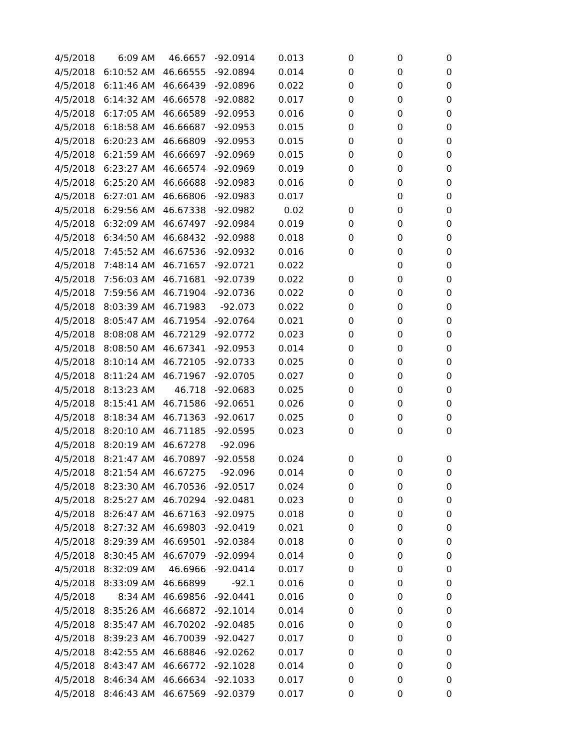| 4/5/2018 | 6:09 AM | 46.6657 | -92.0914 | 0.013 | 0 | 0 | 0 |
| 4/5/2018 | 6:10:52 AM | 46.66555 | -92.0894 | 0.014 | 0 | 0 | 0 |
| 4/5/2018 | 6:11:46 AM | 46.66439 | -92.0896 | 0.022 | 0 | 0 | 0 |
| 4/5/2018 | 6:14:32 AM | 46.66578 | -92.0882 | 0.017 | 0 | 0 | 0 |
| 4/5/2018 | 6:17:05 AM | 46.66589 | -92.0953 | 0.016 | 0 | 0 | 0 |
| 4/5/2018 | 6:18:58 AM | 46.66687 | -92.0953 | 0.015 | 0 | 0 | 0 |
| 4/5/2018 | 6:20:23 AM | 46.66809 | -92.0953 | 0.015 | 0 | 0 | 0 |
| 4/5/2018 | 6:21:59 AM | 46.66697 | -92.0969 | 0.015 | 0 | 0 | 0 |
| 4/5/2018 | 6:23:27 AM | 46.66574 | -92.0969 | 0.019 | 0 | 0 | 0 |
| 4/5/2018 | 6:25:20 AM | 46.66688 | -92.0983 | 0.016 | 0 | 0 | 0 |
| 4/5/2018 | 6:27:01 AM | 46.66806 | -92.0983 | 0.017 | | 0 | 0 |
| 4/5/2018 | 6:29:56 AM | 46.67338 | -92.0982 | 0.02 | 0 | 0 | 0 |
| 4/5/2018 | 6:32:09 AM | 46.67497 | -92.0984 | 0.019 | 0 | 0 | 0 |
| 4/5/2018 | 6:34:50 AM | 46.68432 | -92.0988 | 0.018 | 0 | 0 | 0 |
| 4/5/2018 | 7:45:52 AM | 46.67536 | -92.0932 | 0.016 | 0 | 0 | 0 |
| 4/5/2018 | 7:48:14 AM | 46.71657 | -92.0721 | 0.022 | | 0 | 0 |
| 4/5/2018 | 7:56:03 AM | 46.71681 | -92.0739 | 0.022 | 0 | 0 | 0 |
| 4/5/2018 | 7:59:56 AM | 46.71904 | -92.0736 | 0.022 | 0 | 0 | 0 |
| 4/5/2018 | 8:03:39 AM | 46.71983 | -92.073 | 0.022 | 0 | 0 | 0 |
| 4/5/2018 | 8:05:47 AM | 46.71954 | -92.0764 | 0.021 | 0 | 0 | 0 |
| 4/5/2018 | 8:08:08 AM | 46.72129 | -92.0772 | 0.023 | 0 | 0 | 0 |
| 4/5/2018 | 8:08:50 AM | 46.67341 | -92.0953 | 0.014 | 0 | 0 | 0 |
| 4/5/2018 | 8:10:14 AM | 46.72105 | -92.0733 | 0.025 | 0 | 0 | 0 |
| 4/5/2018 | 8:11:24 AM | 46.71967 | -92.0705 | 0.027 | 0 | 0 | 0 |
| 4/5/2018 | 8:13:23 AM | 46.718 | -92.0683 | 0.025 | 0 | 0 | 0 |
| 4/5/2018 | 8:15:41 AM | 46.71586 | -92.0651 | 0.026 | 0 | 0 | 0 |
| 4/5/2018 | 8:18:34 AM | 46.71363 | -92.0617 | 0.025 | 0 | 0 | 0 |
| 4/5/2018 | 8:20:10 AM | 46.71185 | -92.0595 | 0.023 | 0 | 0 | 0 |
| 4/5/2018 | 8:20:19 AM | 46.67278 | -92.096 | | | | |
| 4/5/2018 | 8:21:47 AM | 46.70897 | -92.0558 | 0.024 | 0 | 0 | 0 |
| 4/5/2018 | 8:21:54 AM | 46.67275 | -92.096 | 0.014 | 0 | 0 | 0 |
| 4/5/2018 | 8:23:30 AM | 46.70536 | -92.0517 | 0.024 | 0 | 0 | 0 |
| 4/5/2018 | 8:25:27 AM | 46.70294 | -92.0481 | 0.023 | 0 | 0 | 0 |
| 4/5/2018 | 8:26:47 AM | 46.67163 | -92.0975 | 0.018 | 0 | 0 | 0 |
| 4/5/2018 | 8:27:32 AM | 46.69803 | -92.0419 | 0.021 | 0 | 0 | 0 |
| 4/5/2018 | 8:29:39 AM | 46.69501 | -92.0384 | 0.018 | 0 | 0 | 0 |
| 4/5/2018 | 8:30:45 AM | 46.67079 | -92.0994 | 0.014 | 0 | 0 | 0 |
| 4/5/2018 | 8:32:09 AM | 46.6966 | -92.0414 | 0.017 | 0 | 0 | 0 |
| 4/5/2018 | 8:33:09 AM | 46.66899 | -92.1 | 0.016 | 0 | 0 | 0 |
| 4/5/2018 | 8:34 AM | 46.69856 | -92.0441 | 0.016 | 0 | 0 | 0 |
| 4/5/2018 | 8:35:26 AM | 46.66872 | -92.1014 | 0.014 | 0 | 0 | 0 |
| 4/5/2018 | 8:35:47 AM | 46.70202 | -92.0485 | 0.016 | 0 | 0 | 0 |
| 4/5/2018 | 8:39:23 AM | 46.70039 | -92.0427 | 0.017 | 0 | 0 | 0 |
| 4/5/2018 | 8:42:55 AM | 46.68846 | -92.0262 | 0.017 | 0 | 0 | 0 |
| 4/5/2018 | 8:43:47 AM | 46.66772 | -92.1028 | 0.014 | 0 | 0 | 0 |
| 4/5/2018 | 8:46:34 AM | 46.66634 | -92.1033 | 0.017 | 0 | 0 | 0 |
| 4/5/2018 | 8:46:43 AM | 46.67569 | -92.0379 | 0.017 | 0 | 0 | 0 |